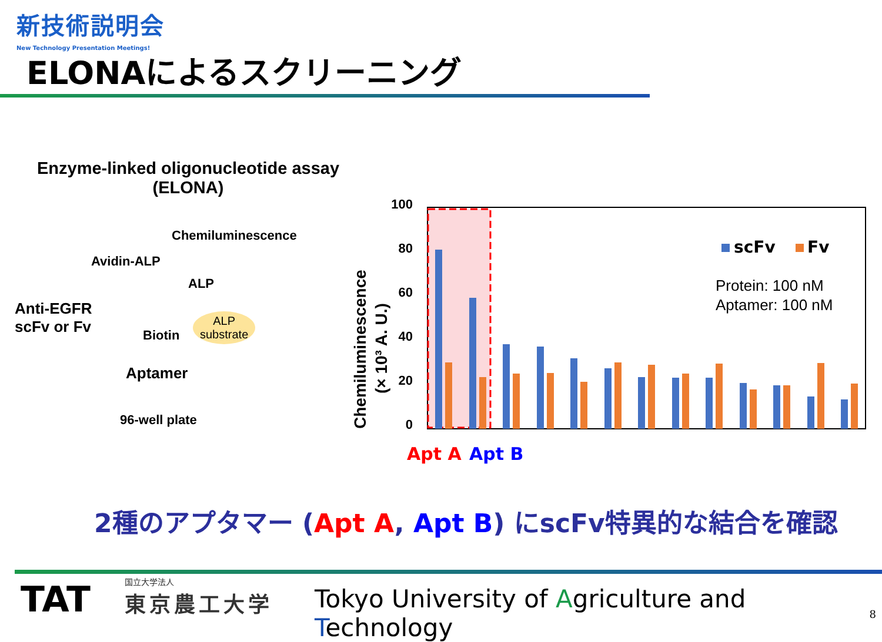新技術説明会
New Technology Presentation Meetings!
ELONAによるスクリーニング
Enzyme-linked oligonucleotide assay
(ELONA)
Chemiluminescence
Avidin-ALP
ALP
Anti-EGFR
scFv or Fv
Biotin
ALP
substrate
Aptamer
96-well plate
Chemiluminescence
(× 10³ A. U.)
100
80
60
40
20
0
scFv
Fv
Protein: 100 nM
Aptamer: 100 nM
Apt A
Apt B
2種のアプタマー (Apt A, Apt B) にscFv特異的な結合を確認
TAT
国立大学法人
東京農工大学
Tokyo University of Agriculture and Technology
8